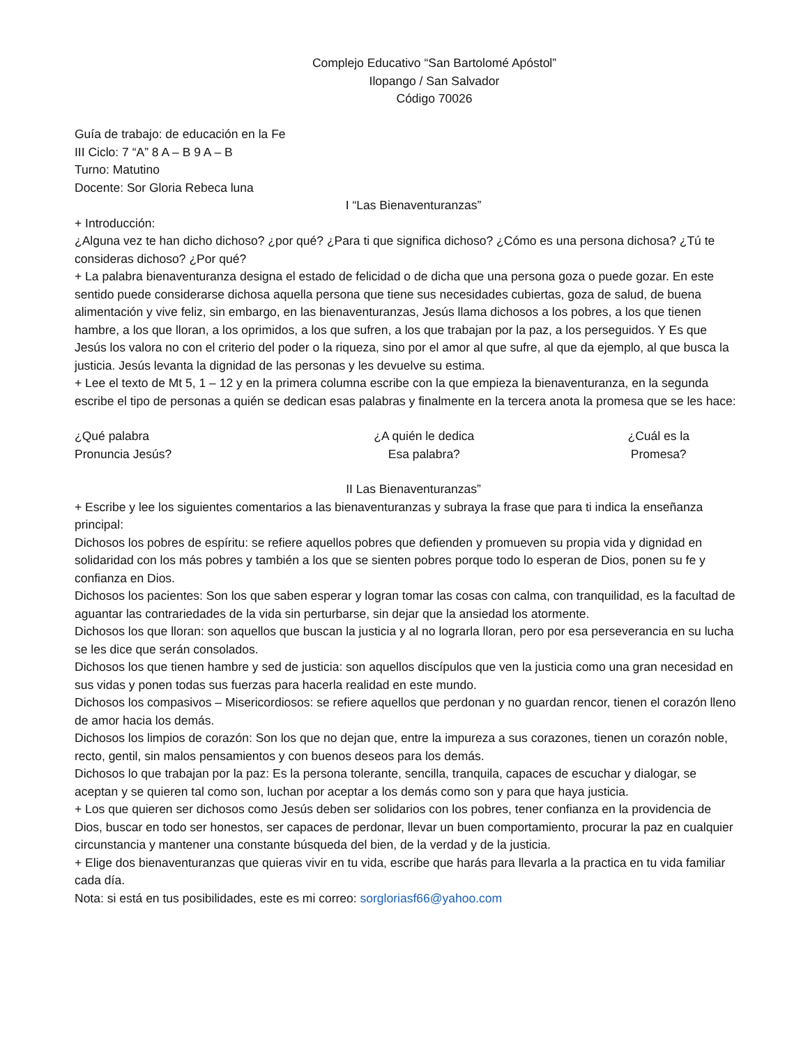Complejo Educativo “San Bartolomé Apóstol”
Ilopango / San Salvador
Código 70026
Guía de trabajo: de educación en la Fe
III Ciclo: 7 “A” 8 A – B 9 A – B
Turno: Matutino
Docente: Sor Gloria Rebeca luna
I “Las Bienaventuranzas”
+ Introducción:
¿Alguna vez te han dicho dichoso? ¿por qué? ¿Para ti que significa dichoso? ¿Cómo es una persona dichosa? ¿Tú te consideras dichoso? ¿Por qué?
+ La palabra bienaventuranza designa el estado de felicidad o de dicha que una persona goza o puede gozar. En este sentido puede considerarse dichosa aquella persona que tiene sus necesidades cubiertas, goza de salud, de buena alimentación y vive feliz, sin embargo, en las bienaventuranzas, Jesús llama dichosos a los pobres, a los que tienen hambre, a los que lloran, a los oprimidos, a los que sufren, a los que trabajan por la paz, a los perseguidos. Y Es que Jesús los valora no con el criterio del poder o la riqueza, sino por el amor al que sufre, al que da ejemplo, al que busca la justicia. Jesús levanta la dignidad de las personas y les devuelve su estima.
+ Lee el texto de Mt 5, 1 – 12 y en la primera columna escribe con la que empieza la bienaventuranza, en la segunda escribe el tipo de personas a quién se dedican esas palabras y finalmente en la tercera anota la promesa que se les hace:
¿Qué palabra
Pronuncia Jesús?
¿A quién le dedica
Esa palabra?
¿Cuál es la
Promesa?
II Las Bienaventuranzas”
+ Escribe y lee los siguientes comentarios a las bienaventuranzas y subraya la frase que para ti indica la enseñanza principal:
Dichosos los pobres de espíritu: se refiere aquellos pobres que defienden y promueven su propia vida y dignidad en solidaridad con los más pobres y también a los que se sienten pobres porque todo lo esperan de Dios, ponen su fe y confianza en Dios.
Dichosos los pacientes: Son los que saben esperar y logran tomar las cosas con calma, con tranquilidad, es la facultad de aguantar las contrariedades de la vida sin perturbarse, sin dejar que la ansiedad los atormente.
Dichosos los que lloran: son aquellos que buscan la justicia y al no lograrla lloran, pero por esa perseverancia en su lucha se les dice que serán consolados.
Dichosos los que tienen hambre y sed de justicia: son aquellos discípulos que ven la justicia como una gran necesidad en sus vidas y ponen todas sus fuerzas para hacerla realidad en este mundo.
Dichosos los compasivos – Misericordiosos: se refiere aquellos que perdonan y no guardan rencor, tienen el corazón lleno de amor hacia los demás.
Dichosos los limpios de corazón: Son los que no dejan que, entre la impureza a sus corazones, tienen un corazón noble, recto, gentil, sin malos pensamientos y con buenos deseos para los demás.
Dichosos lo que trabajan por la paz: Es la persona tolerante, sencilla, tranquila, capaces de escuchar y dialogar, se aceptan y se quieren tal como son, luchan por aceptar a los demás como son y para que haya justicia.
+ Los que quieren ser dichosos como Jesús deben ser solidarios con los pobres, tener confianza en la providencia de Dios, buscar en todo ser honestos, ser capaces de perdonar, llevar un buen comportamiento, procurar la paz en cualquier circunstancia y mantener una constante búsqueda del bien, de la verdad y de la justicia.
+ Elige dos bienaventuranzas que quieras vivir en tu vida, escribe que harás para llevarla a la practica en tu vida familiar cada día.
Nota: si está en tus posibilidades, este es mi correo: sorgloriasf66@yahoo.com